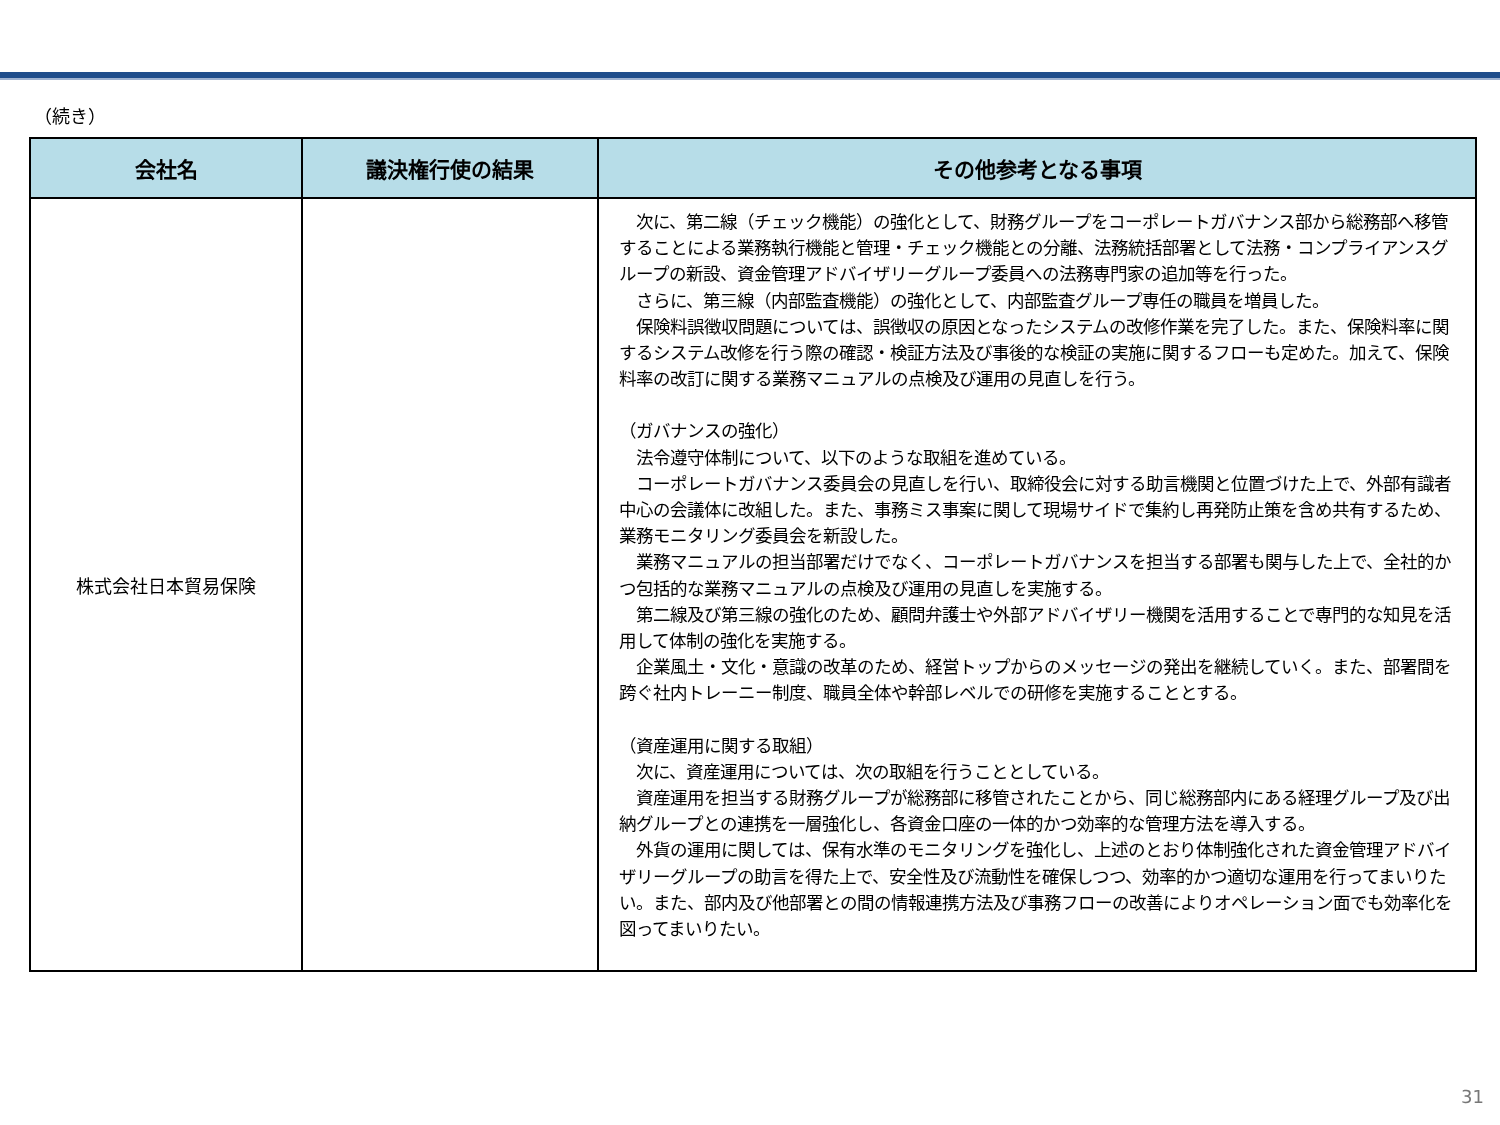（続き）
| 会社名 | 議決権行使の結果 | その他参考となる事項 |
| --- | --- | --- |
| 株式会社日本貿易保険 | | 次に、第二線（チェック機能）の強化として、財務グループをコーポレートガバナンス部から総務部へ移管することによる業務執行機能と管理・チェック機能との分離、法務統括部署として法務・コンプライアンスグループの新設、資金管理アドバイザリーグループ委員への法務専門家の追加等を行った。 さらに、第三線（内部監査機能）の強化として、内部監査グループ専任の職員を増員した。 保険料誤徴収問題については、誤徴収の原因となったシステムの改修作業を完了した。また、保険料率に関するシステム改修を行う際の確認・検証方法及び事後的な検証の実施に関するフローも定めた。加えて、保険料率の改訂に関する業務マニュアルの点検及び運用の見直しを行う。 （ガバナンスの強化） 法令遵守体制について、以下のような取組を進めている。 コーポレートガバナンス委員会の見直しを行い、取締役会に対する助言機関と位置づけた上で、外部有識者中心の会議体に改組した。また、事務ミス事案に関して現場サイドで集約し再発防止策を含め共有するため、業務モニタリング委員会を新設した。 業務マニュアルの担当部署だけでなく、コーポレートガバナンスを担当する部署も関与した上で、全社的かつ包括的な業務マニュアルの点検及び運用の見直しを実施する。 第二線及び第三線の強化のため、顧問弁護士や外部アドバイザリー機関を活用することで専門的な知見を活用して体制の強化を実施する。 企業風土・文化・意識の改革のため、経営トップからのメッセージの発出を継続していく。また、部署間を跨ぐ社内トレーニー制度、職員全体や幹部レベルでの研修を実施することとする。 （資産運用に関する取組） 次に、資産運用については、次の取組を行うこととしている。 資産運用を担当する財務グループが総務部に移管されたことから、同じ総務部内にある経理グループ及び出納グループとの連携を一層強化し、各資金口座の一体的かつ効率的な管理方法を導入する。 外貨の運用に関しては、保有水準のモニタリングを強化し、上述のとおり体制強化された資金管理アドバイザリーグループの助言を得た上で、安全性及び流動性を確保しつつ、効率的かつ適切な運用を行ってまいりたい。また、部内及び他部署との間の情報連携方法及び事務フローの改善によりオペレーション面でも効率化を図ってまいりたい。 |
31